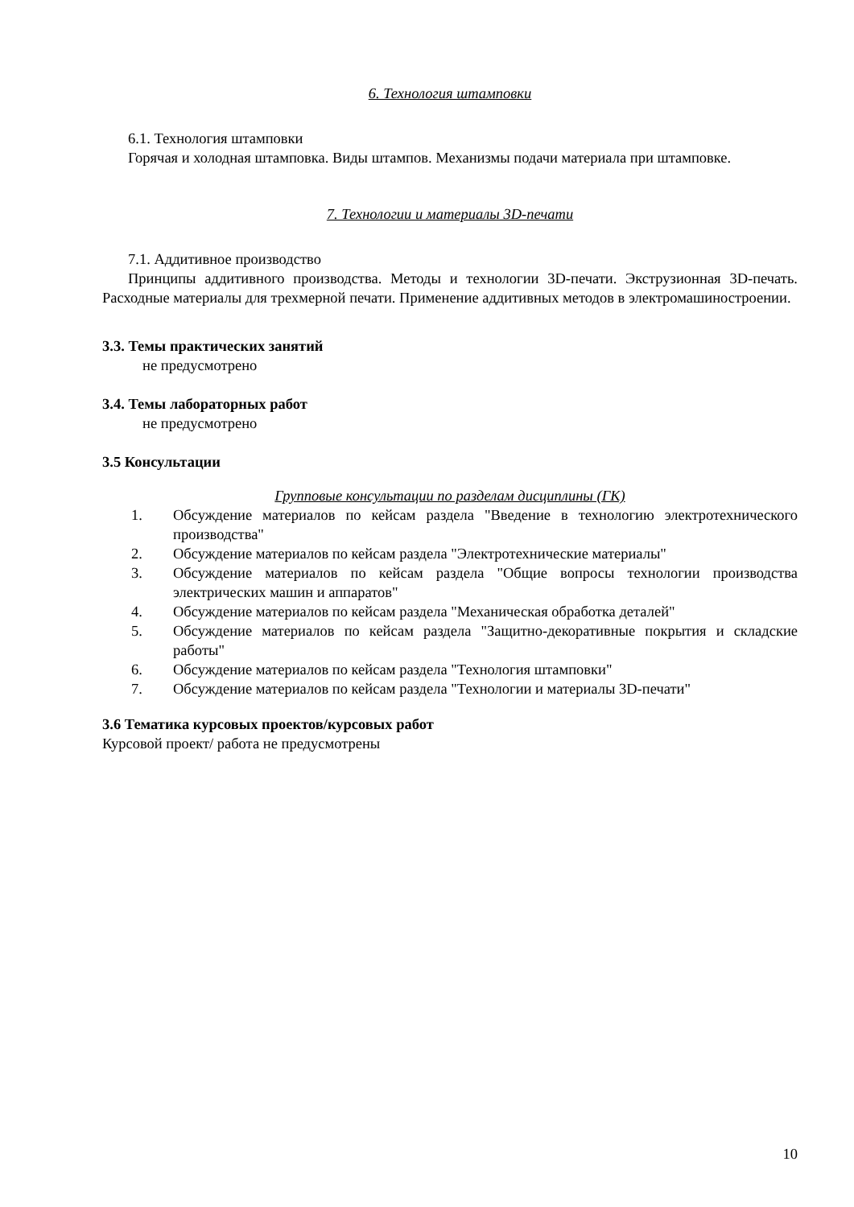6. Технология штамповки
6.1. Технология штамповки
Горячая и холодная штамповка. Виды штампов. Механизмы подачи материала при штамповке.
7. Технологии и материалы 3D-печати
7.1. Аддитивное производство
Принципы аддитивного производства. Методы и технологии 3D-печати. Экструзионная 3D-печать. Расходные материалы для трехмерной печати. Применение аддитивных методов в электромашиностроении.
3.3. Темы практических занятий
не предусмотрено
3.4. Темы лабораторных работ
не предусмотрено
3.5 Консультации
Групповые консультации по разделам дисциплины (ГК)
1. Обсуждение материалов по кейсам раздела "Введение в технологию электротехнического производства"
2. Обсуждение материалов по кейсам раздела "Электротехнические материалы"
3. Обсуждение материалов по кейсам раздела "Общие вопросы технологии производства электрических машин и аппаратов"
4. Обсуждение материалов по кейсам раздела "Механическая обработка деталей"
5. Обсуждение материалов по кейсам раздела "Защитно-декоративные покрытия и складские работы"
6. Обсуждение материалов по кейсам раздела "Технология штамповки"
7. Обсуждение материалов по кейсам раздела "Технологии и материалы 3D-печати"
3.6 Тематика курсовых проектов/курсовых работ
Курсовой проект/ работа не предусмотрены
10